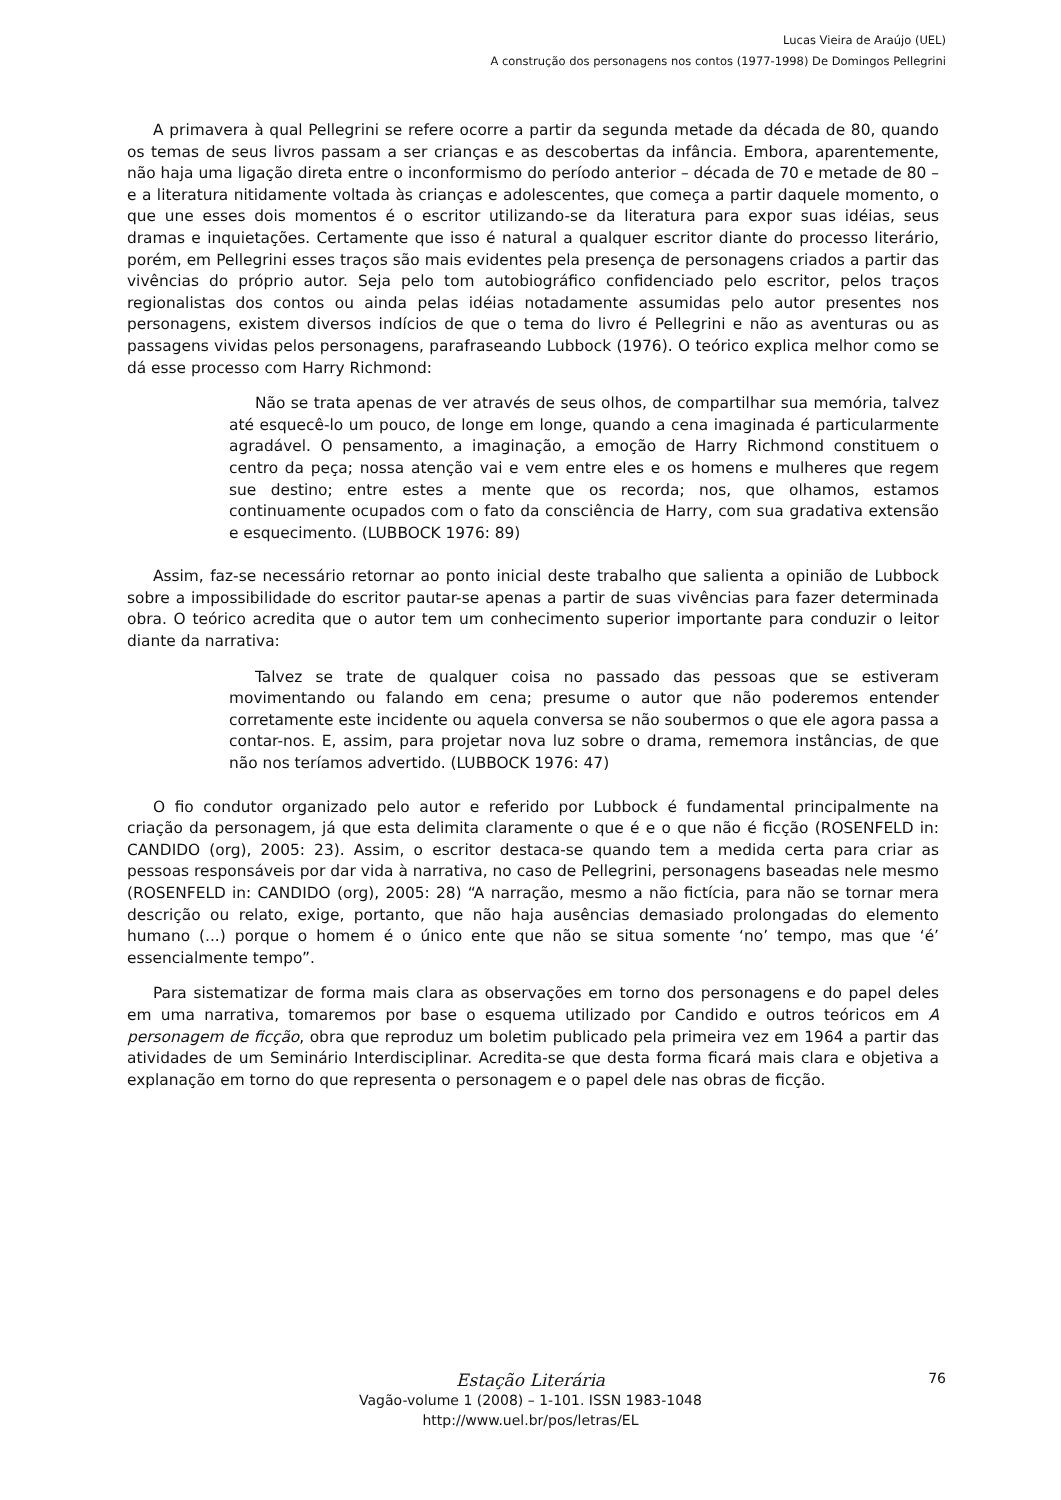Lucas Vieira de Araújo (UEL)
A construção dos personagens nos contos (1977-1998) De Domingos Pellegrini
A primavera à qual Pellegrini se refere ocorre a partir da segunda metade da década de 80, quando os temas de seus livros passam a ser crianças e as descobertas da infância. Embora, aparentemente, não haja uma ligação direta entre o inconformismo do período anterior – década de 70 e metade de 80 – e a literatura nitidamente voltada às crianças e adolescentes, que começa a partir daquele momento, o que une esses dois momentos é o escritor utilizando-se da literatura para expor suas idéias, seus dramas e inquietações. Certamente que isso é natural a qualquer escritor diante do processo literário, porém, em Pellegrini esses traços são mais evidentes pela presença de personagens criados a partir das vivências do próprio autor. Seja pelo tom autobiográfico confidenciado pelo escritor, pelos traços regionalistas dos contos ou ainda pelas idéias notadamente assumidas pelo autor presentes nos personagens, existem diversos indícios de que o tema do livro é Pellegrini e não as aventuras ou as passagens vividas pelos personagens, parafraseando Lubbock (1976). O teórico explica melhor como se dá esse processo com Harry Richmond:
Não se trata apenas de ver através de seus olhos, de compartilhar sua memória, talvez até esquecê-lo um pouco, de longe em longe, quando a cena imaginada é particularmente agradável. O pensamento, a imaginação, a emoção de Harry Richmond constituem o centro da peça; nossa atenção vai e vem entre eles e os homens e mulheres que regem sue destino; entre estes a mente que os recorda; nos, que olhamos, estamos continuamente ocupados com o fato da consciência de Harry, com sua gradativa extensão e esquecimento. (LUBBOCK 1976: 89)
Assim, faz-se necessário retornar ao ponto inicial deste trabalho que salienta a opinião de Lubbock sobre a impossibilidade do escritor pautar-se apenas a partir de suas vivências para fazer determinada obra. O teórico acredita que o autor tem um conhecimento superior importante para conduzir o leitor diante da narrativa:
Talvez se trate de qualquer coisa no passado das pessoas que se estiveram movimentando ou falando em cena; presume o autor que não poderemos entender corretamente este incidente ou aquela conversa se não soubermos o que ele agora passa a contar-nos. E, assim, para projetar nova luz sobre o drama, rememora instâncias, de que não nos teríamos advertido. (LUBBOCK 1976: 47)
O fio condutor organizado pelo autor e referido por Lubbock é fundamental principalmente na criação da personagem, já que esta delimita claramente o que é e o que não é ficção (ROSENFELD in: CANDIDO (org), 2005: 23). Assim, o escritor destaca-se quando tem a medida certa para criar as pessoas responsáveis por dar vida à narrativa, no caso de Pellegrini, personagens baseadas nele mesmo (ROSENFELD in: CANDIDO (org), 2005: 28) “A narração, mesmo a não fictícia, para não se tornar mera descrição ou relato, exige, portanto, que não haja ausências demasiado prolongadas do elemento humano (...) porque o homem é o único ente que não se situa somente ‘no’ tempo, mas que ‘é’ essencialmente tempo”.
Para sistematizar de forma mais clara as observações em torno dos personagens e do papel deles em uma narrativa, tomaremos por base o esquema utilizado por Candido e outros teóricos em A personagem de ficção, obra que reproduz um boletim publicado pela primeira vez em 1964 a partir das atividades de um Seminário Interdisciplinar. Acredita-se que desta forma ficará mais clara e objetiva a explanação em torno do que representa o personagem e o papel dele nas obras de ficção.
Estação Literária
Vagão-volume 1 (2008) – 1-101. ISSN 1983-1048
http://www.uel.br/pos/letras/EL
76